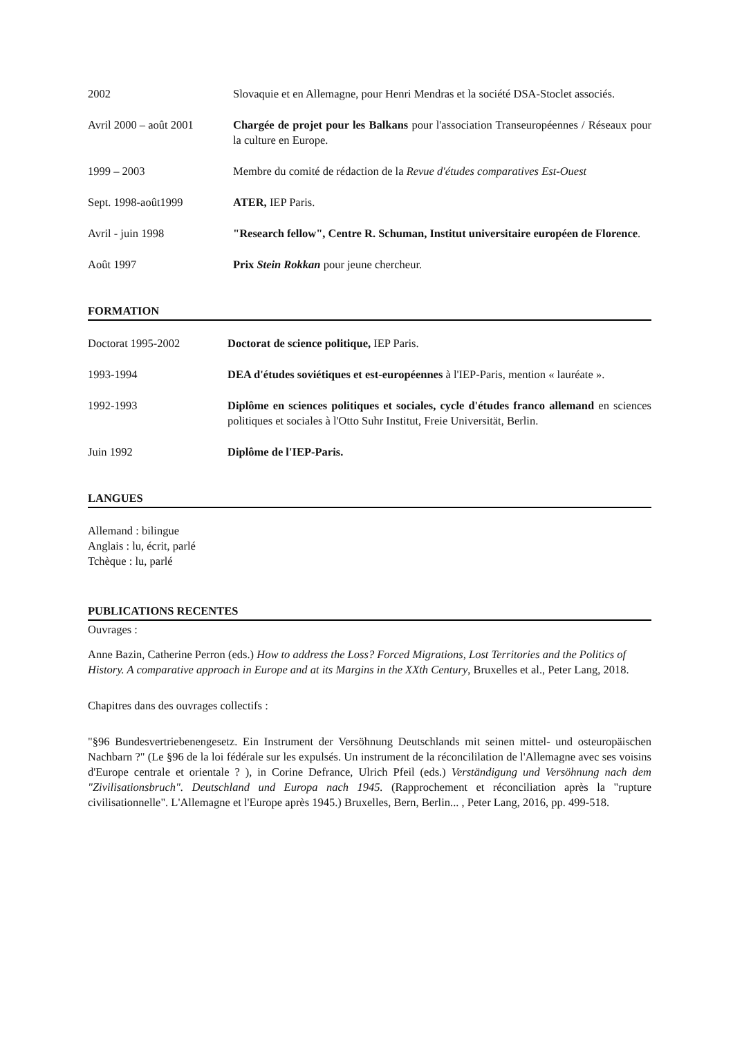2002 Slovaquie et en Allemagne, pour Henri Mendras et la société DSA-Stoclet associés.
Avril 2000 – août 2001
Chargée de projet pour les Balkans pour l'association Transeuropéennes / Réseaux pour la culture en Europe.
1999 – 2003 Membre du comité de rédaction de la Revue d'études comparatives Est-Ouest
Sept. 1998-août1999 ATER, IEP Paris.
Avril - juin 1998 "Research fellow", Centre R. Schuman, Institut universitaire européen de Florence.
Août 1997 Prix Stein Rokkan pour jeune chercheur.
FORMATION
Doctorat 1995-2002 Doctorat de science politique, IEP Paris.
1993-1994 DEA d'études soviétiques et est-européennes à l'IEP-Paris, mention « lauréate ».
1992-1993 Diplôme en sciences politiques et sociales, cycle d'études franco allemand en sciences politiques et sociales à l'Otto Suhr Institut, Freie Universität, Berlin.
Juin 1992 Diplôme de l'IEP-Paris.
LANGUES
Allemand : bilingue
Anglais : lu, écrit, parlé
Tchèque : lu, parlé
PUBLICATIONS RECENTES
Ouvrages :
Anne Bazin, Catherine Perron (eds.) How to address the Loss? Forced Migrations, Lost Territories and the Politics of History. A comparative approach in Europe and at its Margins in the XXth Century, Bruxelles et al., Peter Lang, 2018.
Chapitres dans des ouvrages collectifs :
"§96 Bundesvertriebenengesetz. Ein Instrument der Versöhnung Deutschlands mit seinen mittel- und osteuropäischen Nachbarn ?" (Le §96 de la loi fédérale sur les expulsés. Un instrument de la réconcililation de l'Allemagne avec ses voisins d'Europe centrale et orientale ? ), in Corine Defrance, Ulrich Pfeil (eds.) Verständigung und Versöhnung nach dem "Zivilisationsbruch". Deutschland und Europa nach 1945. (Rapprochement et réconciliation après la "rupture civilisationnelle". L'Allemagne et l'Europe après 1945.) Bruxelles, Bern, Berlin... , Peter Lang, 2016, pp. 499-518.